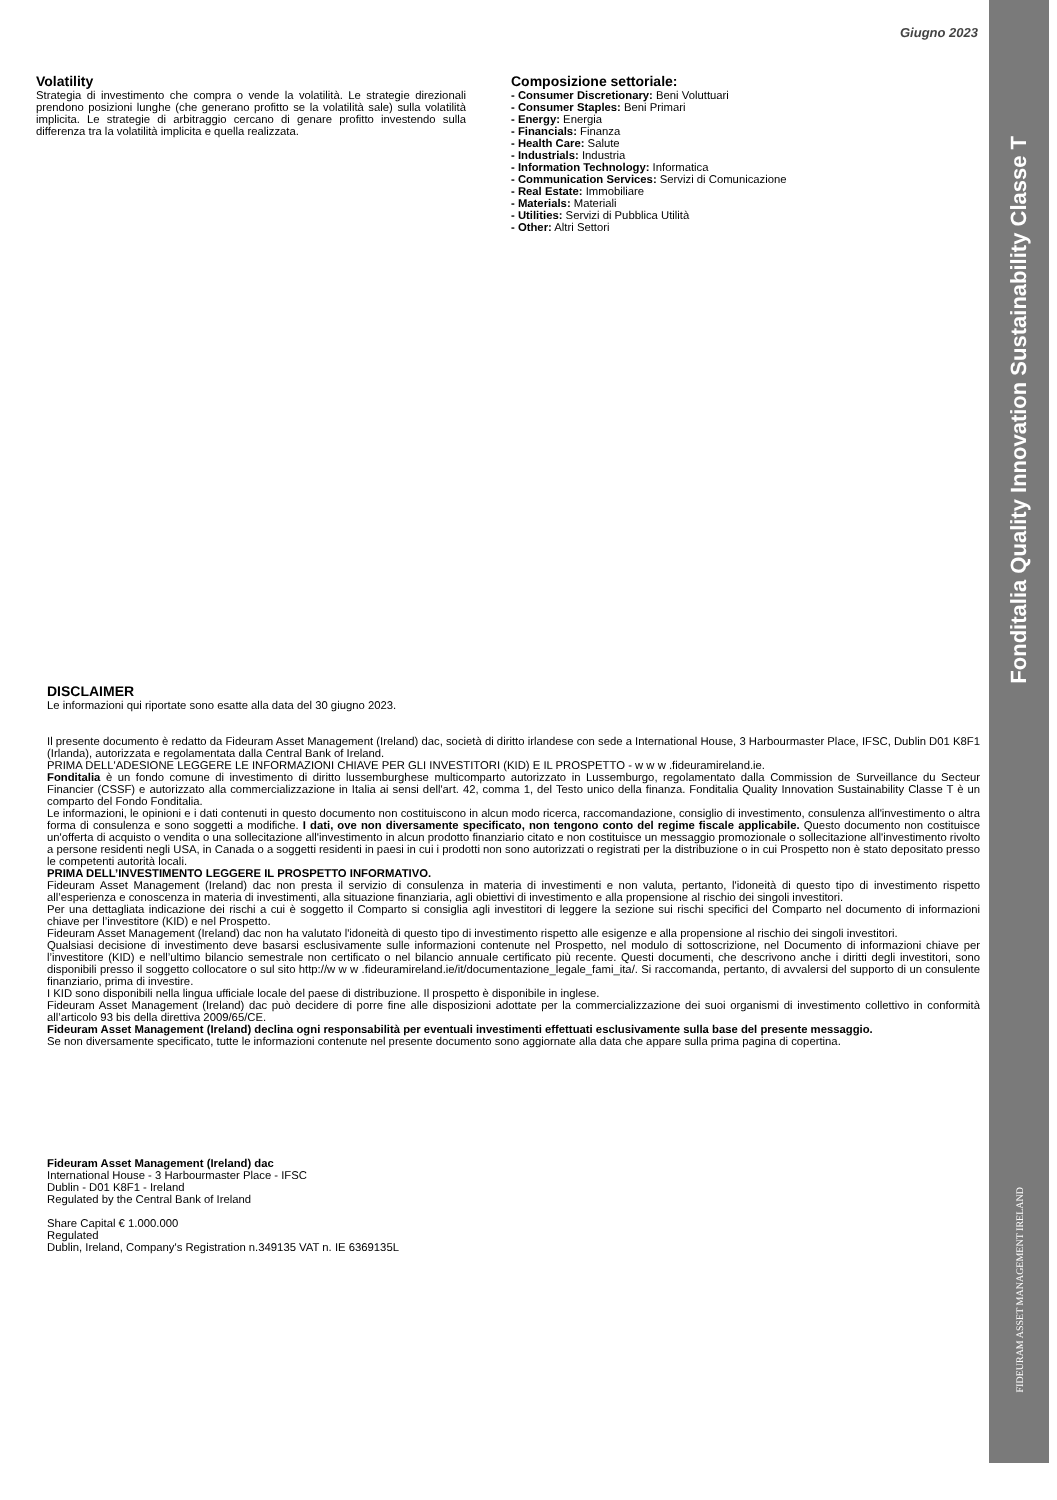Giugno 2023
Volatility
Strategia di investimento che compra o vende la volatilità. Le strategie direzionali prendono posizioni lunghe (che generano profitto se la volatilità sale) sulla volatilità implicita. Le strategie di arbitraggio cercano di genare profitto investendo sulla differenza tra la volatilità implicita e quella realizzata.
Composizione settoriale:
- Consumer Discretionary: Beni Voluttuari
- Consumer Staples: Beni Primari
- Energy: Energia
- Financials: Finanza
- Health Care: Salute
- Industrials: Industria
- Information Technology: Informatica
- Communication Services: Servizi di Comunicazione
- Real Estate: Immobiliare
- Materials: Materiali
- Utilities: Servizi di Pubblica Utilità
- Other: Altri Settori
DISCLAIMER
Le informazioni qui riportate sono esatte alla data del 30 giugno 2023.
Il presente documento è redatto da Fideuram Asset Management (Ireland) dac, società di diritto irlandese con sede a International House, 3 Harbourmaster Place, IFSC, Dublin D01 K8F1 (Irlanda), autorizzata e regolamentata dalla Central Bank of Ireland.
PRIMA DELL'ADESIONE LEGGERE LE INFORMAZIONI CHIAVE PER GLI INVESTITORI (KID) E IL PROSPETTO - w w w .fideuramireland.ie.
Fonditalia è un fondo comune di investimento di diritto lussemburghese multicomparto autorizzato in Lussemburgo, regolamentato dalla Commission de Surveillance du Secteur Financier (CSSF) e autorizzato alla commercializzazione in Italia ai sensi dell'art. 42, comma 1, del Testo unico della finanza. Fonditalia Quality Innovation Sustainability Classe T è un comparto del Fondo Fonditalia.
Le informazioni, le opinioni e i dati contenuti in questo documento non costituiscono in alcun modo ricerca, raccomandazione, consiglio di investimento, consulenza all'investimento o altra forma di consulenza e sono soggetti a modifiche. I dati, ove non diversamente specificato, non tengono conto del regime fiscale applicabile. Questo documento non costituisce un'offerta di acquisto o vendita o una sollecitazione all'investimento in alcun prodotto finanziario citato e non costituisce un messaggio promozionale o sollecitazione all'investimento rivolto a persone residenti negli USA, in Canada o a soggetti residenti in paesi in cui i prodotti non sono autorizzati o registrati per la distribuzione o in cui Prospetto non è stato depositato presso le competenti autorità locali.
PRIMA DELL’INVESTIMENTO LEGGERE IL PROSPETTO INFORMATIVO.
Fideuram Asset Management (Ireland) dac non presta il servizio di consulenza in materia di investimenti e non valuta, pertanto, l'idoneità di questo tipo di investimento rispetto all’esperienza e conoscenza in materia di investimenti, alla situazione finanziaria, agli obiettivi di investimento e alla propensione al rischio dei singoli investitori.
Per una dettagliata indicazione dei rischi a cui è soggetto il Comparto si consiglia agli investitori di leggere la sezione sui rischi specifici del Comparto nel documento di informazioni chiave per l’investitore (KID) e nel Prospetto.
Fideuram Asset Management (Ireland) dac non ha valutato l'idoneità di questo tipo di investimento rispetto alle esigenze e alla propensione al rischio dei singoli investitori.
Qualsiasi decisione di investimento deve basarsi esclusivamente sulle informazioni contenute nel Prospetto, nel modulo di sottoscrizione, nel Documento di informazioni chiave per l’investitore (KID) e nell’ultimo bilancio semestrale non certificato o nel bilancio annuale certificato più recente. Questi documenti, che descrivono anche i diritti degli investitori, sono disponibili presso il soggetto collocatore o sul sito http://w w w .fideuramireland.ie/it/documentazione_legale_fami_ita/. Si raccomanda, pertanto, di avvalersi del supporto di un consulente finanziario, prima di investire.
I KID sono disponibili nella lingua ufficiale locale del paese di distribuzione. Il prospetto è disponibile in inglese.
Fideuram Asset Management (Ireland) dac può decidere di porre fine alle disposizioni adottate per la commercializzazione dei suoi organismi di investimento collettivo in conformità all’articolo 93 bis della direttiva 2009/65/CE.
Fideuram Asset Management (Ireland) declina ogni responsabilità per eventuali investimenti effettuati esclusivamente sulla base del presente messaggio.
Se non diversamente specificato, tutte le informazioni contenute nel presente documento sono aggiornate alla data che appare sulla prima pagina di copertina.
Fideuram Asset Management (Ireland) dac
International House - 3 Harbourmaster Place - IFSC
Dublin - D01 K8F1 - Ireland
Regulated by the Central Bank of Ireland
Share Capital € 1.000.000
Regulated
Dublin, Ireland, Company's Registration n.349135 VAT n. IE 6369135L
Fonditalia Quality Innovation Sustainability Classe T
FIDEURAM ASSET MANAGEMENT IRELAND